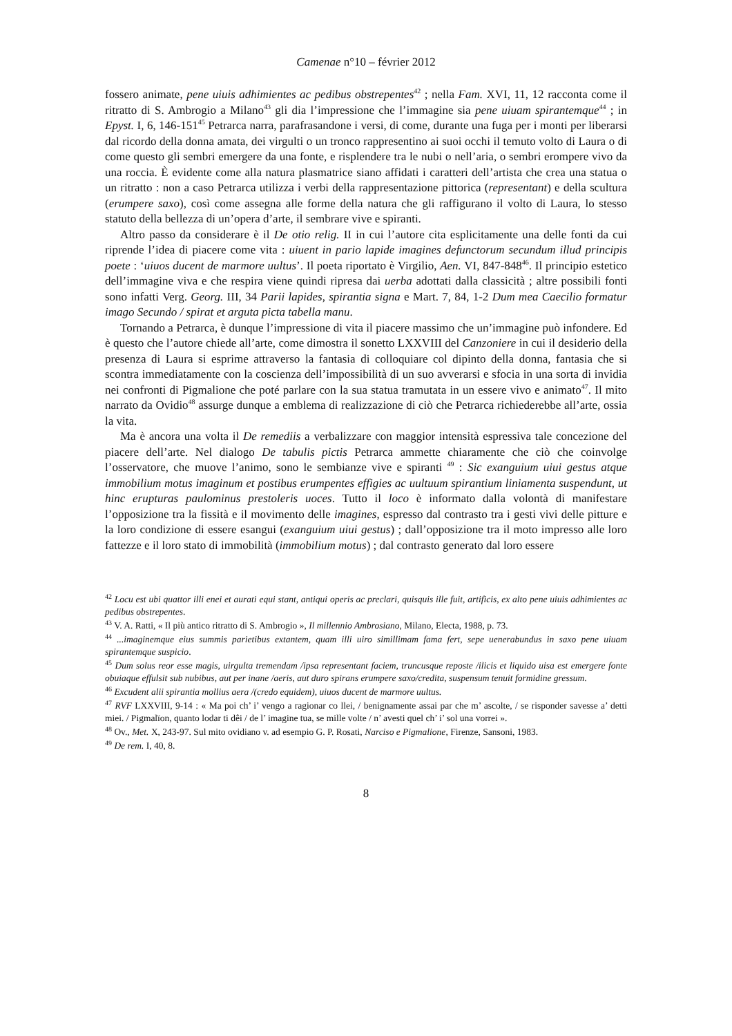Camenae n°10 – février 2012
fossero animate, pene uiuis adhimientes ac pedibus obstrepentes<sup>42</sup> ; nella Fam. XVI, 11, 12 racconta come il ritratto di S. Ambrogio a Milano<sup>43</sup> gli dia l’impressione che l’immagine sia pene uiuam spirantemque<sup>44</sup> ; in Epyst. I, 6, 146-151<sup>45</sup> Petrarca narra, parafrasandone i versi, di come, durante una fuga per i monti per liberarsi dal ricordo della donna amata, dei virgulti o un tronco rappresentino ai suoi occhi il temuto volto di Laura o di come questo gli sembri emergere da una fonte, e risplendere tra le nubi o nell’aria, o sembri erompere vivo da una roccia. È evidente come alla natura plasmatrice siano affidati i caratteri dell’artista che crea una statua o un ritratto : non a caso Petrarca utilizza i verbi della rappresentazione pittorica (representant) e della scultura (erumpere saxo), così come assegna alle forme della natura che gli raffigurano il volto di Laura, lo stesso statuto della bellezza di un’opera d’arte, il sembrare vive e spiranti.
Altro passo da considerare è il De otio relig. II in cui l’autore cita esplicitamente una delle fonti da cui riprende l’idea di piacere come vita : uiuent in pario lapide imagines defunctorum secundum illud principis poete : ‘uiuos ducent de marmore uultus’. Il poeta riportato è Virgilio, Aen. VI, 847-848<sup>46</sup>. Il principio estetico dell’immagine viva e che respira viene quindi ripresa dai uerba adottati dalla classicità ; altre possibili fonti sono infatti Verg. Georg. III, 34 Parii lapides, spirantia signa e Mart. 7, 84, 1-2 Dum mea Caecilio formatur imago Secundo / spirat et arguta picta tabella manu.
Tornando a Petrarca, è dunque l’impressione di vita il piacere massimo che un’immagine può infondere. Ed è questo che l’autore chiede all’arte, come dimostra il sonetto LXXVIII del Canzoniere in cui il desiderio della presenza di Laura si esprime attraverso la fantasia di colloquiare col dipinto della donna, fantasia che si scontra immediatamente con la coscienza dell’impossibilità di un suo avverarsi e sfocia in una sorta di invidia nei confronti di Pigmalione che poté parlare con la sua statua tramutata in un essere vivo e animato<sup>47</sup>. Il mito narrato da Ovidio<sup>48</sup> assurge dunque a emblema di realizzazione di ciò che Petrarca richiederebbe all’arte, ossia la vita.
Ma è ancora una volta il De remediis a verbalizzare con maggior intensità espressiva tale concezione del piacere dell’arte. Nel dialogo De tabulis pictis Petrarca ammette chiaramente che ciò che coinvolge l’osservatore, che muove l’animo, sono le sembianze vive e spiranti <sup>49</sup> : Sic exanguium uiui gestus atque immobilium motus imaginum et postibus erumpentes effigies ac uultuum spirantium liniamenta suspendunt, ut hinc erupturas paulominus prestoleris uoces. Tutto il loco è informato dalla volontà di manifestare l’opposizione tra la fissità e il movimento delle imagines, espresso dal contrasto tra i gesti vivi delle pitture e la loro condizione di essere esangui (exanguium uiui gestus) ; dall’opposizione tra il moto impresso alle loro fattezze e il loro stato di immobilità (immobilium motus) ; dal contrasto generato dal loro essere
<sup>42</sup> Locu est ubi quattor illi enei et aurati equi stant, antiqui operis ac preclari, quisquis ille fuit, artificis, ex alto pene uiuis adhimientes ac pedibus obstrepentes.
<sup>43</sup> V. A. Ratti, « Il più antico ritratto di S. Ambrogio », Il millennio Ambrosiano, Milano, Electa, 1988, p. 73.
<sup>44</sup> ...imaginemque eius summis parietibus extantem, quam illi uiro simillimam fama fert, sepe uenerabundus in saxo pene uiuam spirantemque suspicio.
<sup>45</sup> Dum solus reor esse magis, uirgulta tremendam /ipsa representant faciem, truncusque reposte /ilicis et liquido uisa est emergere fonte obuiaque effulsit sub nubibus, aut per inane /aeris, aut duro spirans erumpere saxo/credita, suspensum tenuit formidine gressum.
<sup>46</sup> Excudent alii spirantia mollius aera /(credo equidem), uiuos ducent de marmore uultus.
<sup>47</sup> RVF LXXVIII, 9-14 : « Ma poi ch’ i’ vengo a ragionar co llei, / benignamente assai par che m’ ascolte, / se risponder savesse a’ detti miei. / Pigmalïon, quanto lodar ti dêi / de l’ imagine tua, se mille volte / n’ avesti quel ch’ i’ sol una vorrei ».
<sup>48</sup> Ov., Met. X, 243-97. Sul mito ovidiano v. ad esempio G. P. Rosati, Narciso e Pigmalione, Firenze, Sansoni, 1983.
<sup>49</sup> De rem. I, 40, 8.
8